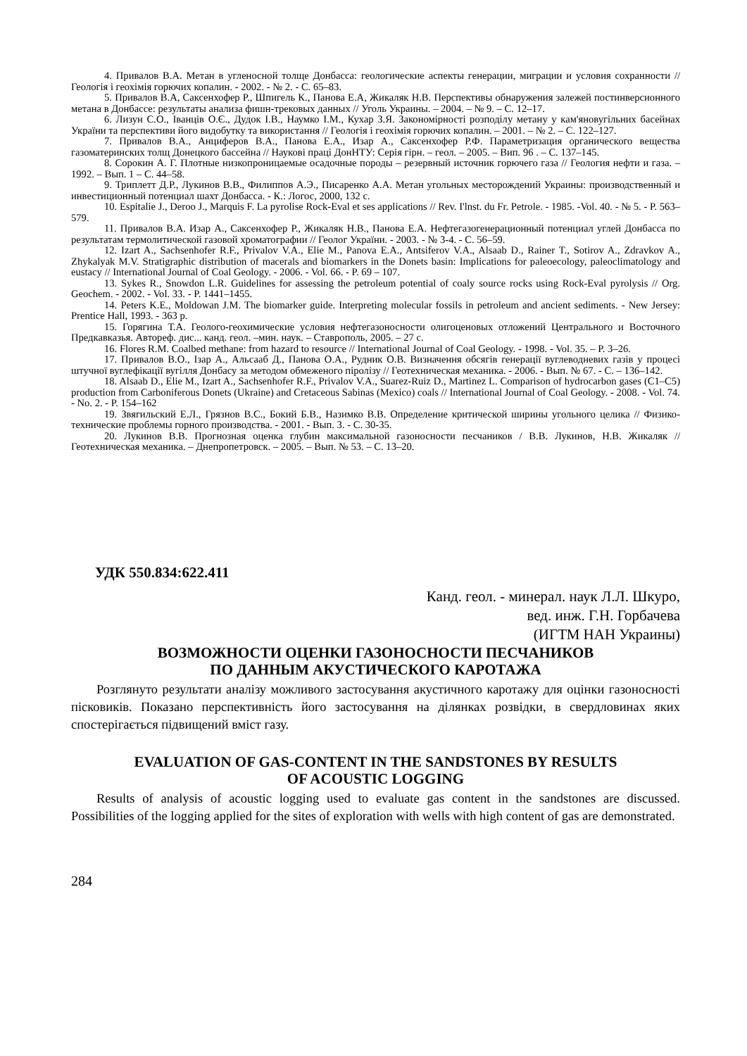4. Привалов В.А. Метан в угленосной толще Донбасса: геологические аспекты генерации, миграции и условия сохранности // Геологія і геохімія горючих копалин. - 2002. - № 2. - С. 65–83.
5. Привалов В.А, Саксенхофер Р., Шпигель К., Панова Е.А, Жикаляк Н.В. Перспективы обнаружения залежей постинверсионного метана в Донбассе: результаты анализа фишн-трековых данных // Уголь Украины. – 2004. – № 9. – С. 12–17.
6. Лизун С.О., Іванців О.Є., Дудок І.В., Наумко І.М., Кухар З.Я. Закономірності розподілу метану у кам'яновугільних басейнах України та перспективи його видобутку та використання // Геологія і геохімія горючих копалин. – 2001. – № 2. – С. 122–127.
7. Привалов В.А., Анциферов В.А., Панова Е.А., Изар А., Саксенхофер Р.Ф. Параметризация органического вещества газоматеринских толщ Донецкого бассейна // Наукові праці ДонНТУ: Серія гірн. – геол. – 2005. – Вип. 96 . – С. 137–145.
8. Сорокин А. Г. Плотные низкопроницаемые осадочные породы – резервный источник горючего газа // Геология нефти и газа. – 1992. – Вып. 1 – С. 44–58.
9. Триплетт Д.Р., Лукинов В.В., Филиппов А.Э., Писаренко А.А. Метан угольных месторождений Украины: производственный и инвестиционный потенциал шахт Донбасса. - К.: Логос, 2000, 132 с.
10. Espitalie J., Deroo J., Marquis F. La pyrolise Rock-Eval et ses applications // Rev. I'lnst. du Fr. Petrole. - 1985. -Vol. 40. - № 5. - P. 563–579.
11. Привалов В.А. Изар А., Саксенхофер Р., Жикаляк Н.В., Панова Е.А. Нефтегазогенерационный потенциал углей Донбасса по результатам термолитической газовой хроматографии // Геолог України. - 2003. - № 3-4. - С. 56–59.
12. Izart A., Sachsenhofer R.F., Privalov V.A., Elie M., Panova E.A., Antsiferov V.A., Alsaab D., Rainer T., Sotirov A., Zdravkov A., Zhykalyak M.V. Stratigraphic distribution of macerals and biomarkers in the Donets basin: Implications for paleoecology, paleoclimatology and eustacy // International Journal of Coal Geology. - 2006. - Vol. 66. - P. 69 – 107.
13. Sykes R., Snowdon L.R. Guidelines for assessing the petroleum potential of coaly source rocks using Rock-Eval pyrolysis // Org. Geochem. - 2002. - Vol. 33. - P. 1441–1455.
14. Peters K.E., Moldowan J.M. The biomarker guide. Interpreting molecular fossils in petroleum and ancient sediments. - New Jersey: Prentice Hall, 1993. - 363 p.
15. Горягина Т.А. Геолого-геохимические условия нефтегазоносности олигоценовых отложений Центрального и Восточного Предкавказья. Автореф. дис... канд. геол. –мин. наук. – Ставрополь, 2005. – 27 с.
16. Flores R.M. Coalbed methane: from hazard to resource // International Journal of Coal Geology. - 1998. - Vol. 35. – P. 3–26.
17. Привалов В.О., Ізар А., Альсааб Д., Панова О.А., Рудник О.В. Визначення обсягів генерації вуглеводневих газів у процесі штучної вуглефікації вугілля Донбасу за методом обмеженого піролізу // Геотехническая механика. - 2006. - Вып. № 67. - С. – 136–142.
18. Alsaab D., Elie M., Izart A., Sachsenhofer R.F., Privalov V.A., Suarez-Ruiz D., Martinez L. Comparison of hydrocarbon gases (C1–C5) production from Carboniferous Donets (Ukraine) and Cretaceous Sabinas (Mexico) coals // International Journal of Coal Geology. - 2008. - Vol. 74. - No. 2. - P. 154–162
19. Звягильский Е.Л., Грязнов В.С., Бокий Б.В., Назимко В.В. Определение критической ширины угольного целика // Физико-технические проблемы горного производства. - 2001. - Вып. 3. - С. 30-35.
20. Лукинов В.В. Прогнозная оценка глубин максимальной газоносности песчаников / В.В. Лукинов, Н.В. Жикаляк // Геотехническая механика. – Днепропетровск. – 2005. – Вып. № 53. – С. 13–20.
УДК 550.834:622.411
Канд. геол. - минерал. наук Л.Л. Шкуро,
вед. инж. Г.Н. Горбачева
(ИГТМ НАН Украины)
ВОЗМОЖНОСТИ ОЦЕНКИ ГАЗОНОСНОСТИ ПЕСЧАНИКОВ
ПО ДАННЫМ АКУСТИЧЕСКОГО КАРОТАЖА
Розглянуто результати аналізу можливого застосування акустичного каротажу для оцінки газоносності пісковиків. Показано перспективність його застосування на ділянках розвідки, в свердловинах яких спостерігається підвищений вміст газу.
EVALUATION OF GAS-CONTENT IN THE SANDSTONES BY RESULTS
OF ACOUSTIC LOGGING
Results of analysis of acoustic logging used to evaluate gas content in the sandstones are discussed. Possibilities of the logging applied for the sites of exploration with wells with high content of gas are demonstrated.
284